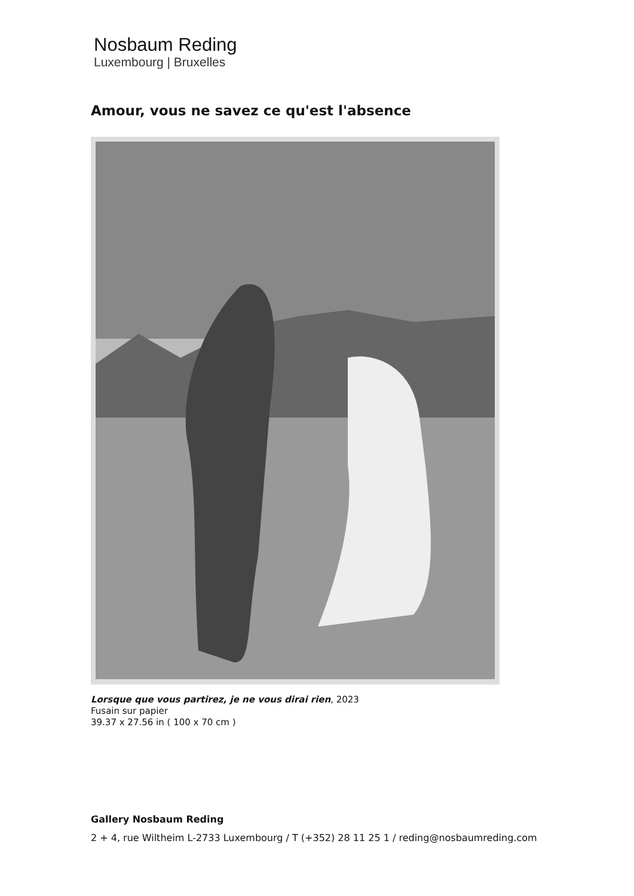Nosbaum Reding
Luxembourg | Bruxelles
Amour, vous ne savez ce qu'est l'absence
Lorsque que vous partirez, je ne vous dirai rien, 2023
Fusain sur papier
39.37 x 27.56 in ( 100 x 70 cm )
Gallery Nosbaum Reding
2 + 4, rue Wiltheim L-2733 Luxembourg / T (+352) 28 11 25 1 / reding@nosbaumreding.com